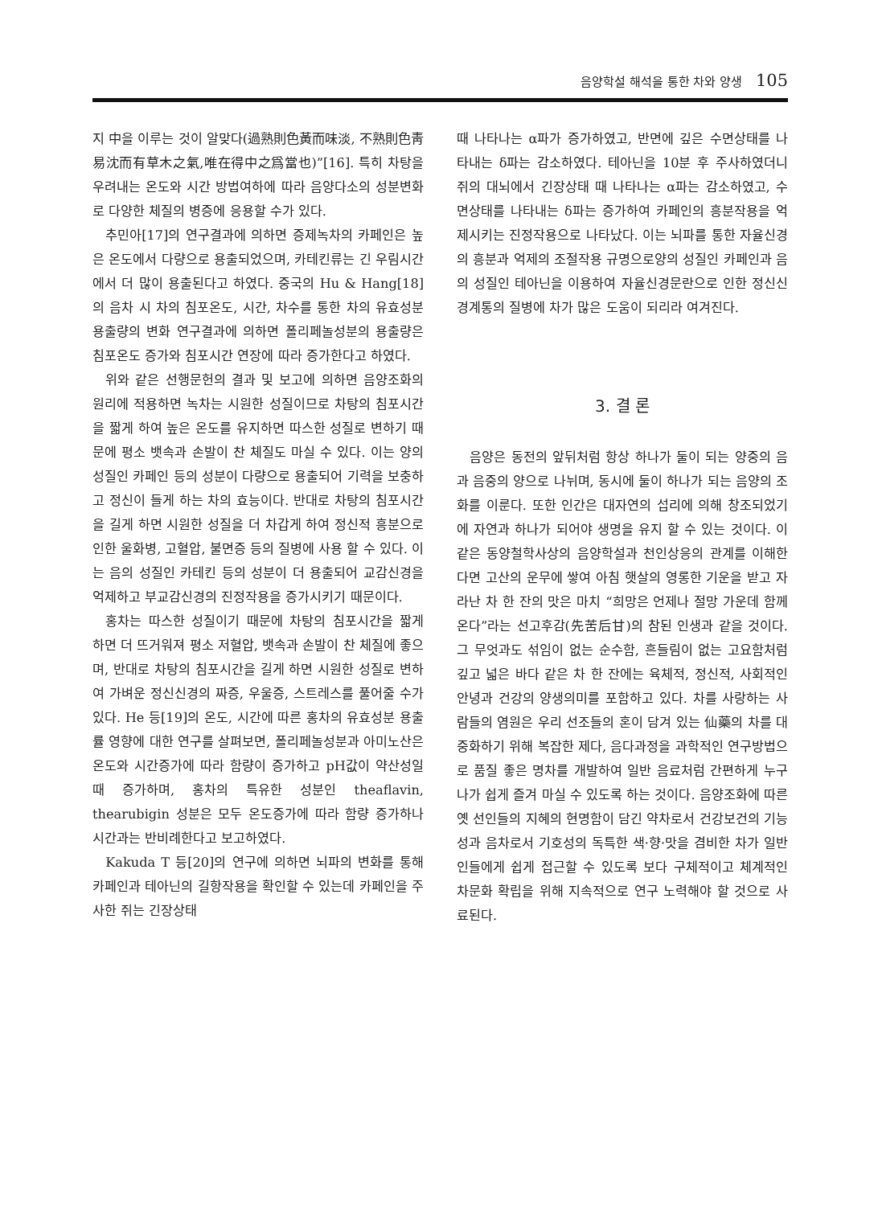음양학설 해석을 통한 차와 양생 105
지 中을 이루는 것이 알맞다(過熟則色黃而味淡, 不熟則色靑易沈而有草木之氣,唯在得中之爲當也)”[16]. 특히 차탕을 우려내는 온도와 시간 방법여하에 따라 음양다소의 성분변화로 다양한 체질의 병증에 응용할 수가 있다.
추민아[17]의 연구결과에 의하면 증제녹차의 카페인은 높은 온도에서 다량으로 용출되었으며, 카테킨류는 긴 우림시간에서 더 많이 용출된다고 하였다. 중국의 Hu & Hang[18]의 음차 시 차의 침포온도, 시간, 차수를 통한 차의 유효성분 용출량의 변화 연구결과에 의하면 폴리페놀성분의 용출량은 침포온도 증가와 침포시간 연장에 따라 증가한다고 하였다.
위와 같은 선행문헌의 결과 및 보고에 의하면 음양조화의 원리에 적용하면 녹차는 시원한 성질이므로 차탕의 침포시간을 짧게 하여 높은 온도를 유지하면 따스한 성질로 변하기 때문에 평소 뱃속과 손발이 찬 체질도 마실 수 있다. 이는 양의 성질인 카페인 등의 성분이 다량으로 용출되어 기력을 보충하고 정신이 들게 하는 차의 효능이다. 반대로 차탕의 침포시간을 길게 하면 시원한 성질을 더 차갑게 하여 정신적 흥분으로 인한 울화병, 고혈압, 불면증 등의 질병에 사용 할 수 있다. 이는 음의 성질인 카테킨 등의 성분이 더 용출되어 교감신경을 억제하고 부교감신경의 진정작용을 증가시키기 때문이다.
홍차는 따스한 성질이기 때문에 차탕의 침포시간을 짧게 하면 더 뜨거워져 평소 저혈압, 뱃속과 손발이 찬 체질에 좋으며, 반대로 차탕의 침포시간을 길게 하면 시원한 성질로 변하여 가벼운 정신신경의 짜증, 우울증, 스트레스를 풀어줄 수가 있다. He 등[19]의 온도, 시간에 따른 홍차의 유효성분 용출률 영향에 대한 연구를 살펴보면, 폴리페놀성분과 아미노산은 온도와 시간증가에 따라 함량이 증가하고 pH값이 약산성일때 증가하며, 홍차의 특유한 성분인 theaflavin, thearubigin 성분은 모두 온도증가에 따라 함량 증가하나 시간과는 반비례한다고 보고하였다.
Kakuda T 등[20]의 연구에 의하면 뇌파의 변화를 통해 카페인과 테아닌의 길항작용을 확인할 수 있는데 카페인을 주사한 쥐는 긴장상태
때 나타나는 α파가 증가하였고, 반면에 깊은 수면상태를 나타내는 δ파는 감소하였다. 테아닌을 10분 후 주사하였더니 쥐의 대뇌에서 긴장상태 때 나타나는 α파는 감소하였고, 수면상태를 나타내는 δ파는 증가하여 카페인의 흥분작용을 억제시키는 진정작용으로 나타났다. 이는 뇌파를 통한 자율신경의 흥분과 억제의 조절작용 규명으로양의 성질인 카페인과 음의 성질인 테아닌을 이용하여 자율신경문란으로 인한 정신신경계통의 질병에 차가 많은 도움이 되리라 여겨진다.
3. 결 론
음양은 동전의 앞뒤처럼 항상 하나가 둘이 되는 양중의 음과 음중의 양으로 나뉘며, 동시에 둘이 하나가 되는 음양의 조화를 이룬다. 또한 인간은 대자연의 섭리에 의해 창조되었기에 자연과 하나가 되어야 생명을 유지 할 수 있는 것이다. 이같은 동양철학사상의 음양학설과 천인상응의 관계를 이해한다면 고산의 운무에 쌓여 아침 햇살의 영롱한 기운을 받고 자라난 차 한 잔의 맛은 마치 “희망은 언제나 절망 가운데 함께 온다”라는 선고후감(先苦后甘)의 참된 인생과 같을 것이다. 그 무엇과도 섞임이 없는 순수함, 흔들림이 없는 고요함처럼 깊고 넓은 바다 같은 차 한 잔에는 육체적, 정신적, 사회적인 안녕과 건강의 양생의미를 포함하고 있다. 차를 사랑하는 사람들의 염원은 우리 선조들의 혼이 담겨 있는 仙藥의 차를 대중화하기 위해 복잡한 제다, 음다과정을 과학적인 연구방법으로 품질 좋은 명차를 개발하여 일반 음료처럼 간편하게 누구나가 쉽게 즐겨 마실 수 있도록 하는 것이다. 음양조화에 따른 옛 선인들의 지혜의 현명함이 담긴 약차로서 건강보건의 기능성과 음차로서 기호성의 독특한 색·향·맛을 겸비한 차가 일반인들에게 쉽게 접근할 수 있도록 보다 구체적이고 체계적인 차문화 확립을 위해 지속적으로 연구 노력해야 할 것으로 사료된다.